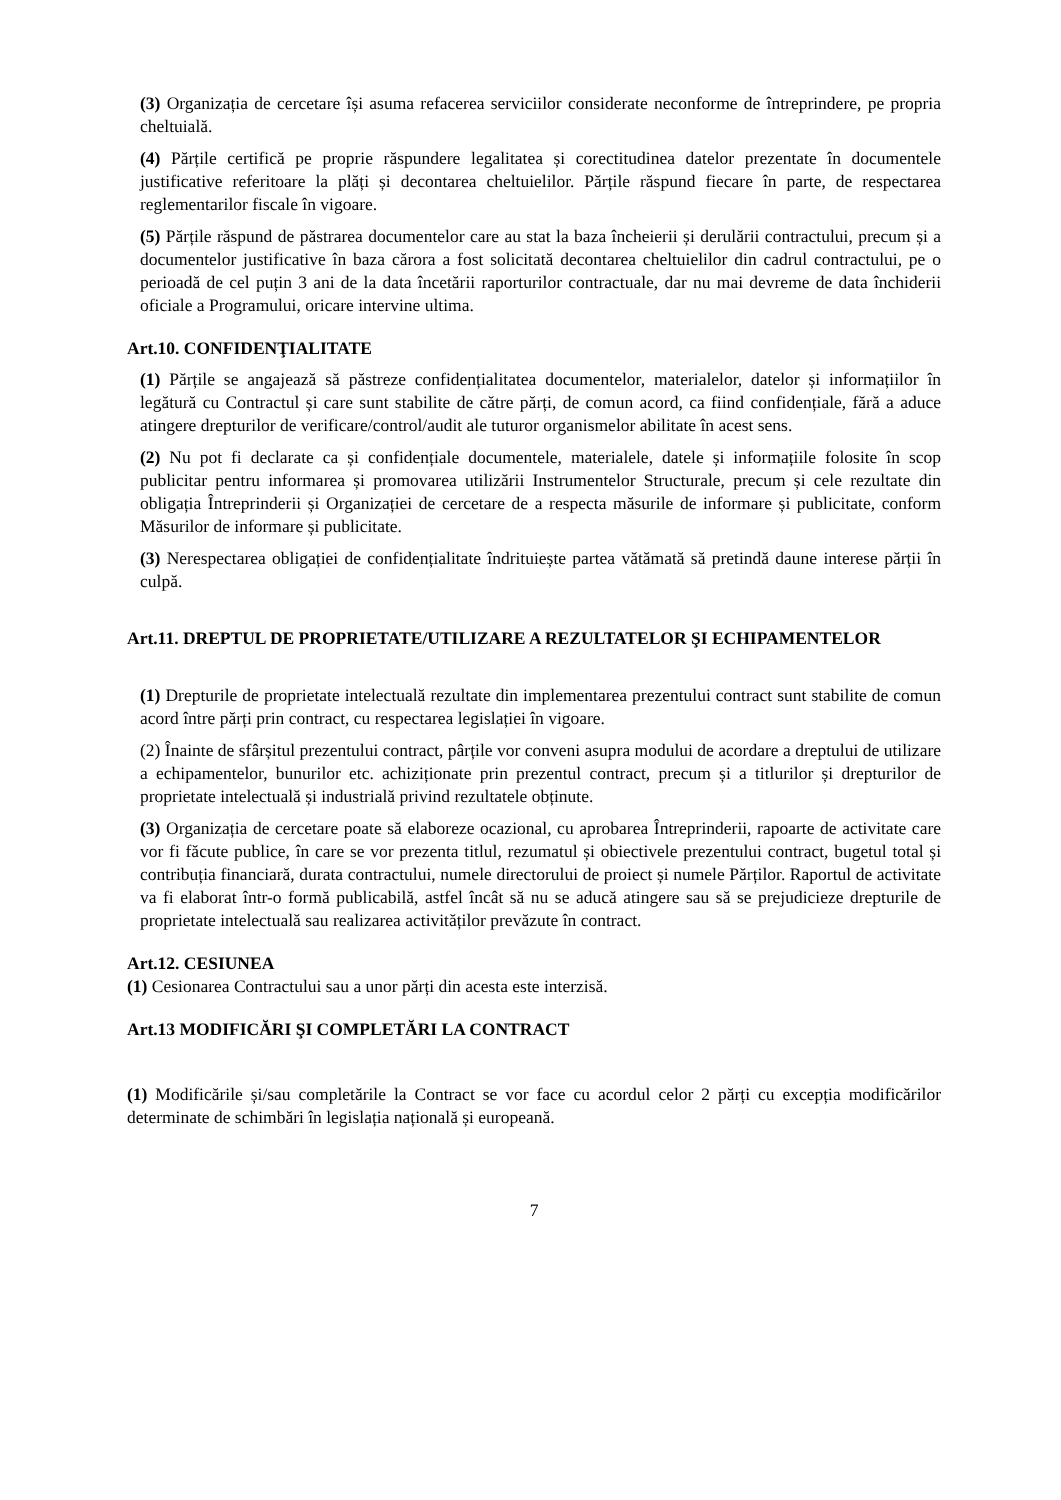(3) Organizația de cercetare își asuma refacerea serviciilor considerate neconforme de întreprindere, pe propria cheltuială.
(4) Părțile certifică pe proprie răspundere legalitatea și corectitudinea datelor prezentate în documentele justificative referitoare la plăți și decontarea cheltuielilor. Părțile răspund fiecare în parte, de respectarea reglementarilor fiscale în vigoare.
(5) Părțile răspund de păstrarea documentelor care au stat la baza încheierii și derulării contractului, precum și a documentelor justificative în baza cărora a fost solicitată decontarea cheltuielilor din cadrul contractului, pe o perioadă de cel puțin 3 ani de la data încetării raporturilor contractuale, dar nu mai devreme de data închiderii oficiale a Programului, oricare intervine ultima.
Art.10. CONFIDENŢIALITATE
(1) Părțile se angajează să păstreze confidențialitatea documentelor, materialelor, datelor și informațiilor în legătură cu Contractul și care sunt stabilite de către părți, de comun acord, ca fiind confidențiale, fără a aduce atingere drepturilor de verificare/control/audit ale tuturor organismelor abilitate în acest sens.
(2) Nu pot fi declarate ca și confidențiale documentele, materialele, datele și informațiile folosite în scop publicitar pentru informarea și promovarea utilizării Instrumentelor Structurale, precum și cele rezultate din obligația Întreprinderii și Organizației de cercetare de a respecta măsurile de informare și publicitate, conform Măsurilor de informare și publicitate.
(3) Nerespectarea obligației de confidențialitate îndrituiește partea vătămată să pretindă daune interese părții în culpă.
Art.11. DREPTUL DE PROPRIETATE/UTILIZARE A REZULTATELOR ŞI ECHIPAMENTELOR
(1) Drepturile de proprietate intelectuală rezultate din implementarea prezentului contract sunt stabilite de comun acord între părți prin contract, cu respectarea legislației în vigoare.
(2) Înainte de sfârșitul prezentului contract, pârțile vor conveni asupra modului de acordare a dreptului de utilizare a echipamentelor, bunurilor etc. achiziționate prin prezentul contract, precum și a titlurilor și drepturilor de proprietate intelectuală și industrială privind rezultatele obținute.
(3) Organizația de cercetare poate să elaboreze ocazional, cu aprobarea Întreprinderii, rapoarte de activitate care vor fi făcute publice, în care se vor prezenta titlul, rezumatul și obiectivele prezentului contract, bugetul total și contribuția financiară, durata contractului, numele directorului de proiect și numele Părților. Raportul de activitate va fi elaborat într-o formă publicabilă, astfel încât să nu se aducă atingere sau să se prejudicieze drepturile de proprietate intelectuală sau realizarea activităților prevăzute în contract.
Art.12. CESIUNEA
(1) Cesionarea Contractului sau a unor părți din acesta este interzisă.
Art.13 MODIFICĂRI ŞI COMPLETĂRI LA CONTRACT
(1) Modificările și/sau completările la Contract se vor face cu acordul celor 2 părți cu excepția modificărilor determinate de schimbări în legislația națională și europeană.
7